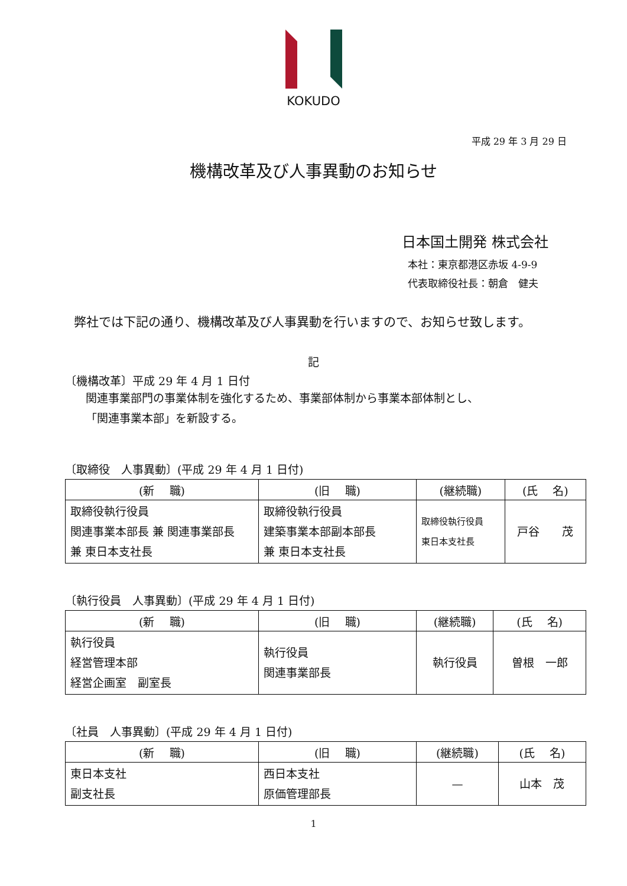KOKUDO
平成 29 年 3 月 29 日
機構改革及び人事異動のお知らせ
日本国土開発 株式会社
本社：東京都港区赤坂 4-9-9
代表取締役社長：朝倉　健夫
弊社では下記の通り、機構改革及び人事異動を行いますので、お知らせ致します。
記
〔機構改革〕平成 29 年 4 月 1 日付
関連事業部門の事業体制を強化するため、事業部体制から事業本部体制とし、
「関連事業本部」を新設する。
〔取締役　人事異動〕(平成 29 年 4 月 1 日付)
| (新 職) | (旧 職) | (継続職) | (氏 名) |
| --- | --- | --- | --- |
| 取締役執行役員 関連事業本部長 兼 関連事業部長 兼 東日本支社長 | 取締役執行役員 建築事業本部副本部長 兼 東日本支社長 | 取締役執行役員 東日本支社長 | 戸谷 茂 |
〔執行役員　人事異動〕(平成 29 年 4 月 1 日付)
| (新 職) | (旧 職) | (継続職) | (氏 名) |
| --- | --- | --- | --- |
| 執行役員 経営管理本部 経営企画室 副室長 | 執行役員 関連事業部長 | 執行役員 | 曽根 一郎 |
〔社員　人事異動〕(平成 29 年 4 月 1 日付)
| (新 職) | (旧 職) | (継続職) | (氏 名) |
| --- | --- | --- | --- |
| 東日本支社 副支社長 | 西日本支社 原価管理部長 | — | 山本 茂 |
1